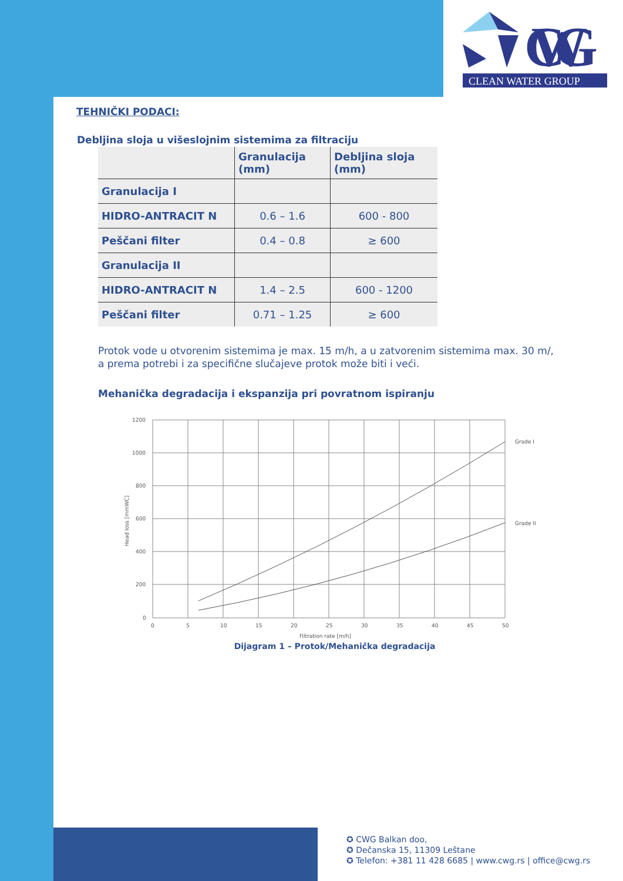CWG
CLEAN WATER GROUP
TEHNIČKI PODACI:
Debljina sloja u višeslojnim sistemima za filtraciju
| | Granulacija (mm) | Debljina sloja (mm) |
| Granulacija I | | |
| HIDRO-ANTRACIT N | 0.6 – 1.6 | 600 - 800 |
| Peščani filter | 0.4 – 0.8 | ≥ 600 |
| Granulacija II | | |
| HIDRO-ANTRACIT N | 1.4 – 2.5 | 600 - 1200 |
| Peščani filter | 0.71 – 1.25 | ≥ 600 |
Protok vode u otvorenim sistemima je max. 15 m/h, a u zatvorenim sistemima max. 30 m/, a prema potrebi i za specifične slučajeve protok može biti i veći.
Mehanička degradacija i ekspanzija pri povratnom ispiranju
1200
1000
800
600
400
200
0
0
5
10
15
20
25
30
35
40
45
50
Filtration rate [m/h]
Grade I
Grade II
Head loss [mmWC]
Dijagram 1 – Protok/Mehanička degradacija
✪ CWG Balkan doo,
✪ Dečanska 15, 11309 Leštane
✪ Telefon: +381 11 428 6685 | www.cwg.rs | office@cwg.rs